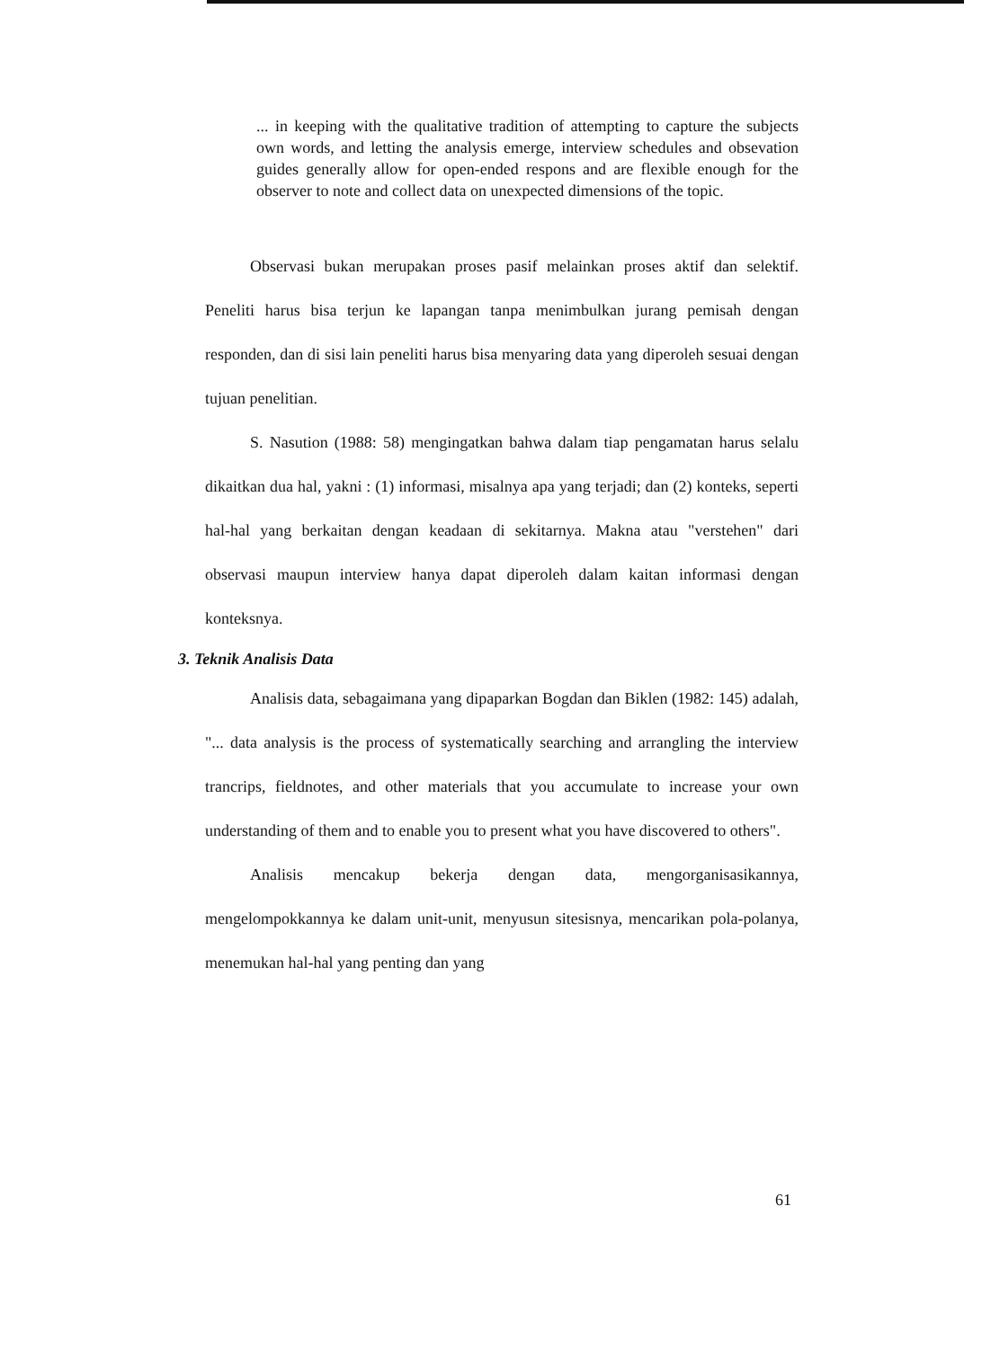... in keeping with the qualitative tradition of attempting to capture the subjects own words, and letting the analysis emerge, interview schedules and obsevation guides generally allow for open-ended respons and are flexible enough for the observer to note and collect data on unexpected dimensions of the topic.
Observasi bukan merupakan proses pasif melainkan proses aktif dan selektif. Peneliti harus bisa terjun ke lapangan tanpa menimbulkan jurang pemisah dengan responden, dan di sisi lain peneliti harus bisa menyaring data yang diperoleh sesuai dengan tujuan penelitian.
S. Nasution (1988: 58) mengingatkan bahwa dalam tiap pengamatan harus selalu dikaitkan dua hal, yakni : (1) informasi, misalnya apa yang terjadi; dan (2) konteks, seperti hal-hal yang berkaitan dengan keadaan di sekitarnya. Makna atau "verstehen" dari observasi maupun interview hanya dapat diperoleh dalam kaitan informasi dengan konteksnya.
3. Teknik Analisis Data
Analisis data, sebagaimana yang dipaparkan Bogdan dan Biklen (1982: 145) adalah, "... data analysis is the process of systematically searching and arrangling the interview trancrips, fieldnotes, and other materials that you accumulate to increase your own understanding of them and to enable you to present what you have discovered to others".
Analisis mencakup bekerja dengan data, mengorganisasikannya, mengelompokkannya ke dalam unit-unit, menyusun sitesisnya, mencarikan pola-polanya, menemukan hal-hal yang penting dan yang
61